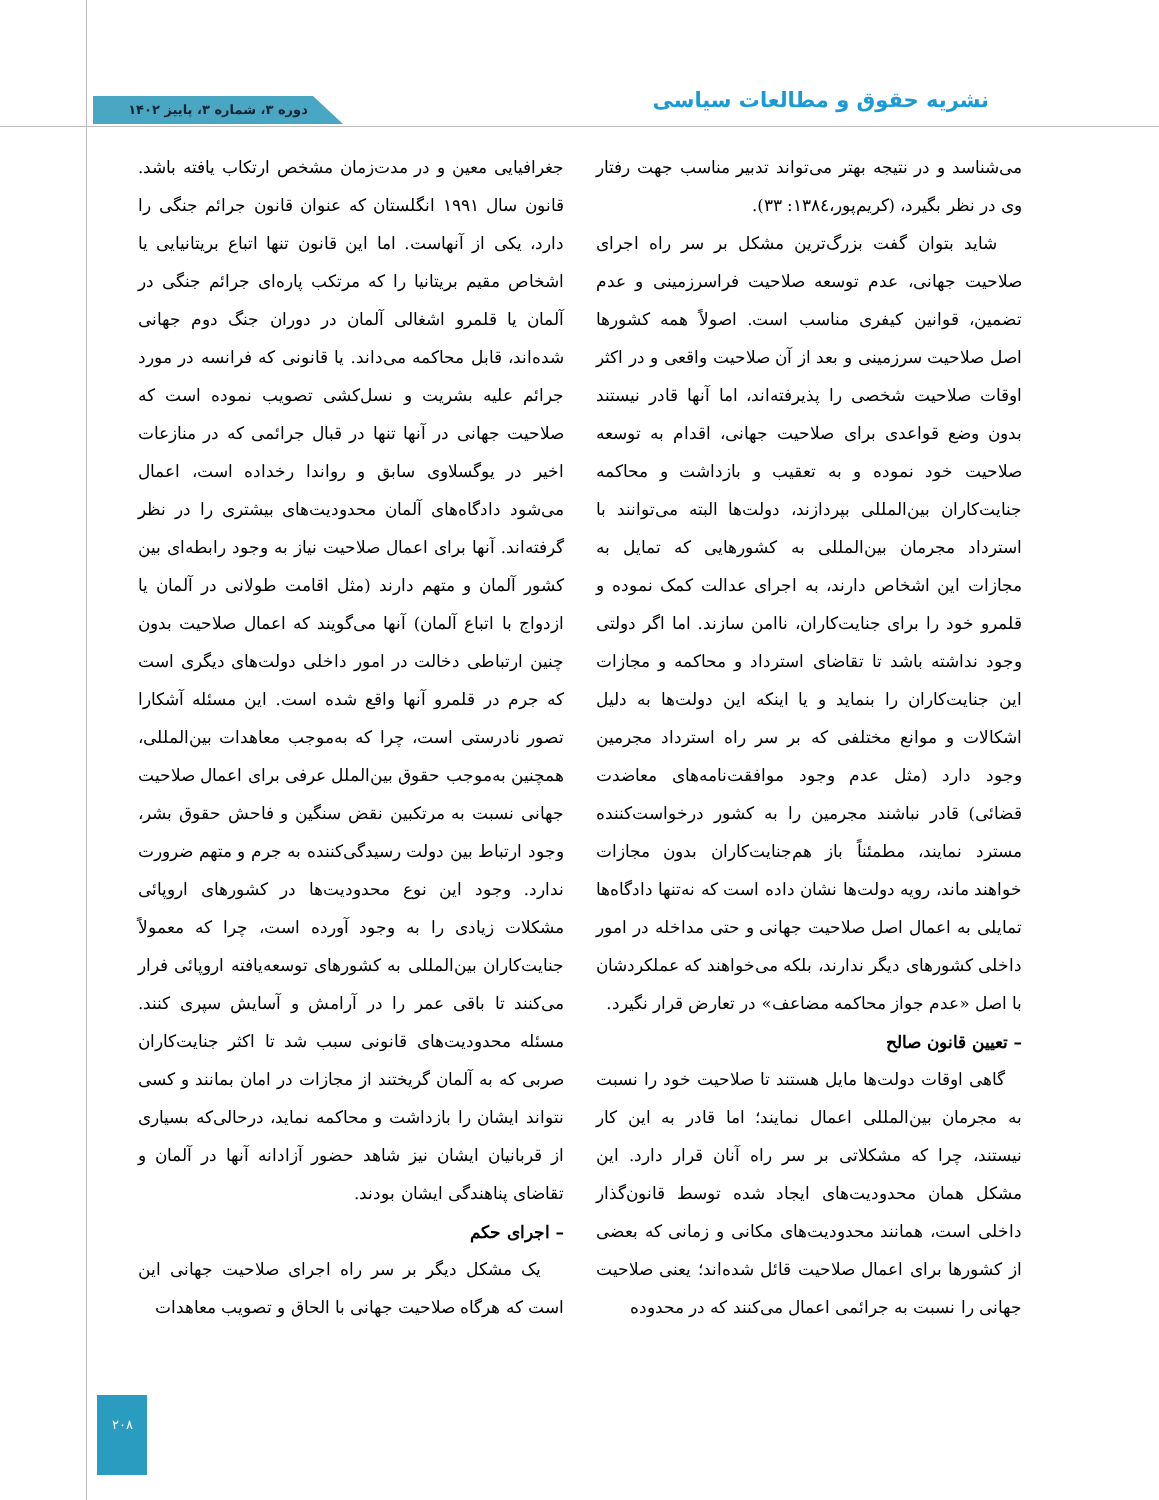نشریه حقوق و مطالعات سیاسی دوره ۳، شماره ۳، پاییز ۱۴۰۲
می‌شناسد و در نتیجه بهتر می‌تواند تدبیر مناسب جهت رفتار وی در نظر بگیرد، (کریم‌پور،۱۳۸٤: ۳۳).
شاید بتوان گفت بزرگ‌ترین مشکل بر سر راه اجرای صلاحیت جهانی، عدم توسعه صلاحیت فراسرزمینی و عدم تضمین، قوانین کیفری مناسب است. اصولاً همه کشورها اصل صلاحیت سرزمینی و بعد از آن صلاحیت واقعی و در اکثر اوقات صلاحیت شخصی را پذیرفته‌اند، اما آنها قادر نیستند بدون وضع قواعدی برای صلاحیت جهانی، اقدام به توسعه صلاحیت خود نموده و به تعقیب و بازداشت و محاکمه جنایت‌کاران بین‌المللی بپردازند، دولت‌ها البته می‌توانند با استرداد مجرمان بین‌المللی به کشورهایی که تمایل به مجازات این اشخاص دارند، به اجرای عدالت کمک نموده و قلمرو خود را برای جنایت‌کاران، ناامن سازند. اما اگر دولتی وجود نداشته باشد تا تقاضای استرداد و محاکمه و مجازات این جنایت‌کاران را بنماید و یا اینکه این دولت‌ها به دلیل اشکالات و موانع مختلفی که بر سر راه استرداد مجرمین وجود دارد (مثل عدم وجود موافقت‌نامه‌های معاضدت قضائی) قادر نباشند مجرمین را به کشور درخواست‌کننده مسترد نمایند، مطمئناً باز هم‌جنایت‌کاران بدون مجازات خواهند ماند، رویه دولت‌ها نشان داده است که نه‌تنها دادگاه‌ها تمایلی به اعمال اصل صلاحیت جهانی و حتی مداخله در امور داخلی کشورهای دیگر ندارند، بلکه می‌خواهند که عملکردشان با اصل «عدم جواز محاکمه مضاعف» در تعارض قرار نگیرد.
– تعیین قانون صالح
گاهی اوقات دولت‌ها مایل هستند تا صلاحیت خود را نسبت به مجرمان بین‌المللی اعمال نمایند؛ اما قادر به این کار نیستند، چرا که مشکلاتی بر سر راه آنان قرار دارد. این مشکل همان محدودیت‌های ایجاد شده توسط قانون‌گذار داخلی است، همانند محدودیت‌های مکانی و زمانی که بعضی از کشورها برای اعمال صلاحیت قائل شده‌اند؛ یعنی صلاحیت جهانی را نسبت به جرائمی اعمال می‌کنند که در محدوده
جغرافیایی معین و در مدت‌زمان مشخص ارتکاب یافته باشد. قانون سال ۱۹۹۱ انگلستان که عنوان قانون جرائم جنگی را دارد، یکی از آنهاست. اما این قانون تنها اتباع بریتانیایی یا اشخاص مقیم بریتانیا را که مرتکب پاره‌ای جرائم جنگی در آلمان یا قلمرو اشغالی آلمان در دوران جنگ دوم جهانی شده‌اند، قابل محاکمه می‌داند. یا قانونی که فرانسه در مورد جرائم علیه بشریت و نسل‌کشی تصویب نموده است که صلاحیت جهانی در آنها تنها در قبال جرائمی که در منازعات اخیر در یوگسلاوی سابق و رواندا رخداده است، اعمال می‌شود دادگاه‌های آلمان محدودیت‌های بیشتری را در نظر گرفته‌اند. آنها برای اعمال صلاحیت نیاز به وجود رابطه‌ای بین کشور آلمان و متهم دارند (مثل اقامت طولانی در آلمان یا ازدواج با اتباع آلمان) آنها می‌گویند که اعمال صلاحیت بدون چنین ارتباطی دخالت در امور داخلی دولت‌های دیگری است که جرم در قلمرو آنها واقع شده است. این مسئله آشکارا تصور نادرستی است، چرا که به‌موجب معاهدات بین‌المللی، همچنین به‌موجب حقوق بین‌الملل عرفی برای اعمال صلاحیت جهانی نسبت به مرتکبین نقض سنگین و فاحش حقوق بشر، وجود ارتباط بین دولت رسیدگی‌کننده به جرم و متهم ضرورت ندارد. وجود این نوع محدودیت‌ها در کشورهای اروپائی مشکلات زیادی را به وجود آورده است، چرا که معمولاً جنایت‌کاران بین‌المللی به کشورهای توسعه‌یافته اروپائی فرار می‌کنند تا باقی عمر را در آرامش و آسایش سپری کنند. مسئله محدودیت‌های قانونی سبب شد تا اکثر جنایت‌کاران صربی که به آلمان گریختند از مجازات در امان بمانند و کسی نتواند ایشان را بازداشت و محاکمه نماید، درحالی‌که بسیاری از قربانیان ایشان نیز شاهد حضور آزادانه آنها در آلمان و تقاضای پناهندگی ایشان بودند.
– اجرای حکم
یک مشکل دیگر بر سر راه اجرای صلاحیت جهانی این است که هرگاه صلاحیت جهانی با الحاق و تصویب معاهدات
۲۰۸